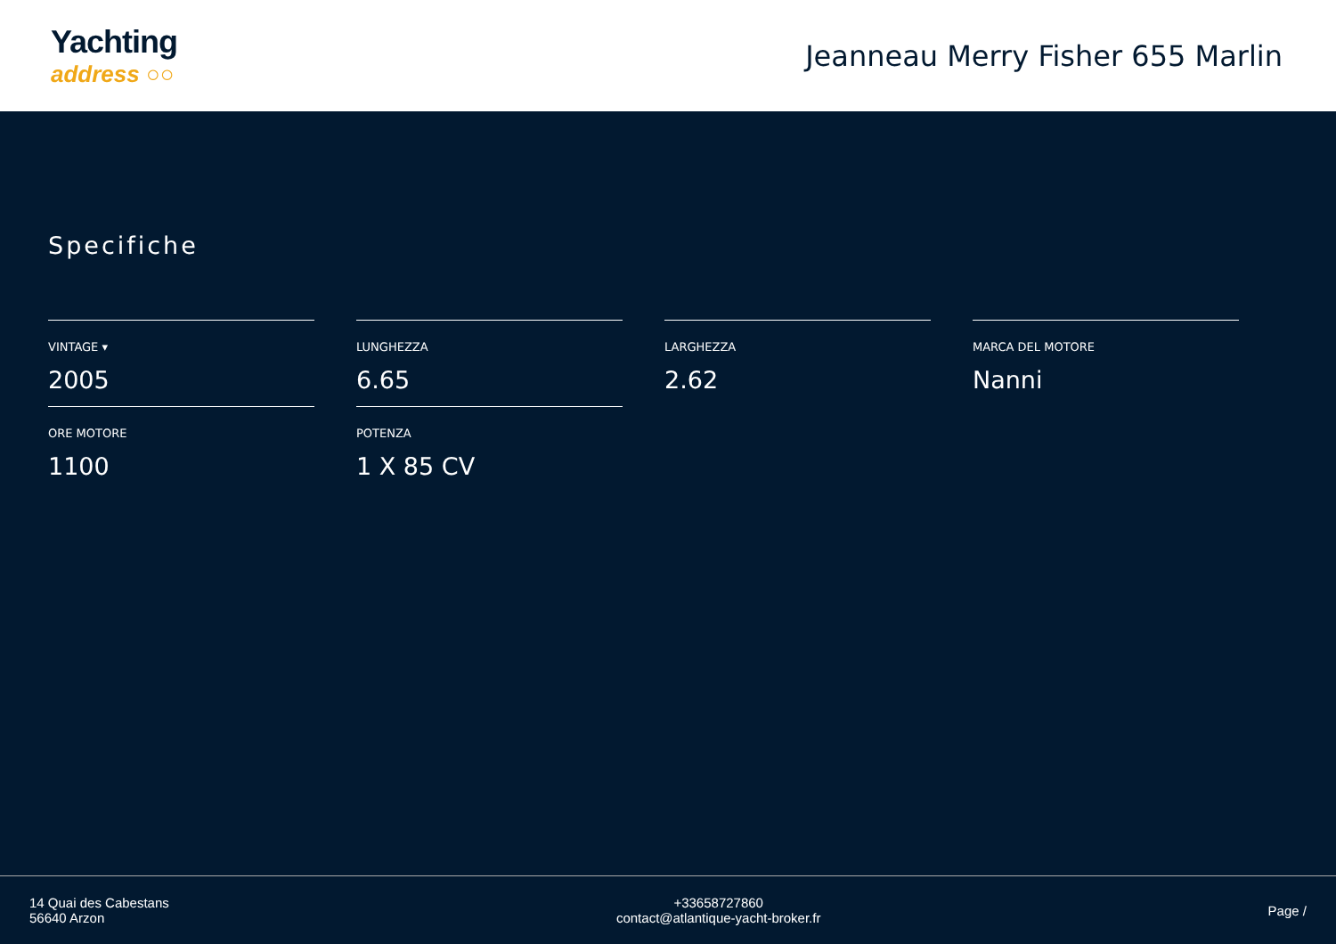Yachting
address ○○
Jeanneau Merry Fisher 655 Marlin
Specifiche
VINTAGE ▾
2005
LUNGHEZZA
6.65
LARGHEZZA
2.62
MARCA DEL MOTORE
Nanni
ORE MOTORE
1100
POTENZA
1 X 85 CV
14 Quai des Cabestans
56640 Arzon
+33658727860
contact@atlantique-yacht-broker.fr
Page /